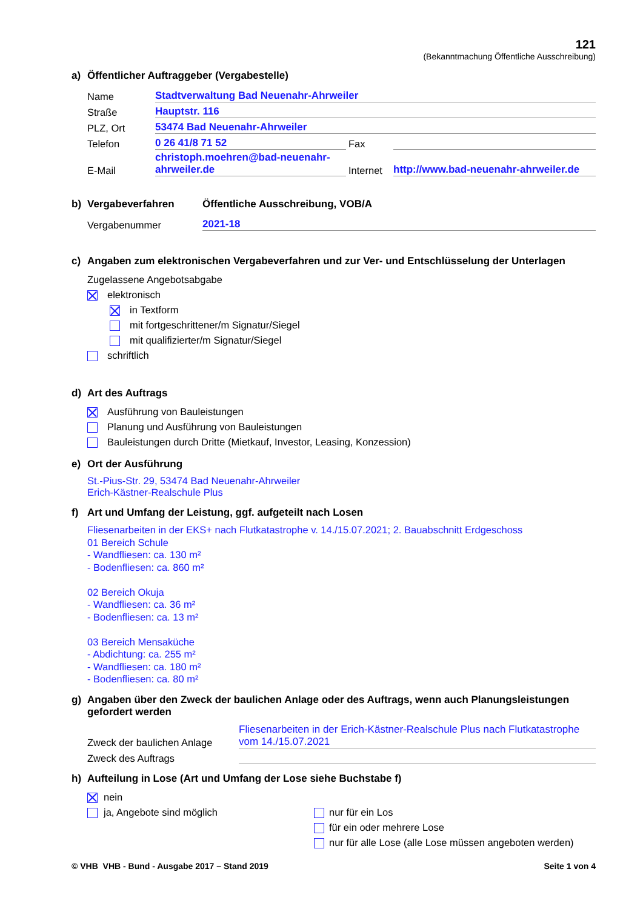121
(Bekanntmachung Öffentliche Ausschreibung)
a) Öffentlicher Auftraggeber (Vergabestelle)
Name Stadtverwaltung Bad Neuenahr-Ahrweiler
Straße Hauptstr. 116
PLZ, Ort 53474 Bad Neuenahr-Ahrweiler
Telefon 0 26 41/8 71 52 Fax
E-Mail christoph.moehren@bad-neuenahr-ahrweiler.de Internet http://www.bad-neuenahr-ahrweiler.de
b) Vergabeverfahren Öffentliche Ausschreibung, VOB/A
Vergabenummer 2021-18
c) Angaben zum elektronischen Vergabeverfahren und zur Ver- und Entschlüsselung der Unterlagen
Zugelassene Angebotsabgabe
elektronisch
in Textform
mit fortgeschrittener/m Signatur/Siegel
mit qualifizierter/m Signatur/Siegel
schriftlich
d) Art des Auftrags
Ausführung von Bauleistungen
Planung und Ausführung von Bauleistungen
Bauleistungen durch Dritte (Mietkauf, Investor, Leasing, Konzession)
e) Ort der Ausführung
St.-Pius-Str. 29, 53474 Bad Neuenahr-Ahrweiler
Erich-Kästner-Realschule Plus
f) Art und Umfang der Leistung, ggf. aufgeteilt nach Losen
Fliesenarbeiten in der EKS+ nach Flutkatastrophe v. 14./15.07.2021; 2. Bauabschnitt Erdgeschoss
01 Bereich Schule
- Wandfliesen: ca. 130 m²
- Bodenfliesen: ca. 860 m²
02 Bereich Okuja
- Wandfliesen: ca. 36 m²
- Bodenfliesen: ca. 13 m²
03 Bereich Mensaküche
- Abdichtung: ca. 255 m²
- Wandfliesen: ca. 180 m²
- Bodenfliesen: ca. 80 m²
g) Angaben über den Zweck der baulichen Anlage oder des Auftrags, wenn auch Planungsleistungen gefordert werden
Zweck der baulichen Anlage Fliesenarbeiten in der Erich-Kästner-Realschule Plus nach Flutkatastrophe vom 14./15.07.2021
Zweck des Auftrags
h) Aufteilung in Lose (Art und Umfang der Lose siehe Buchstabe f)
nein
ja, Angebote sind möglich
nur für ein Los
für ein oder mehrere Lose
nur für alle Lose (alle Lose müssen angeboten werden)
© VHB VHB - Bund - Ausgabe 2017 – Stand 2019 Seite 1 von 4